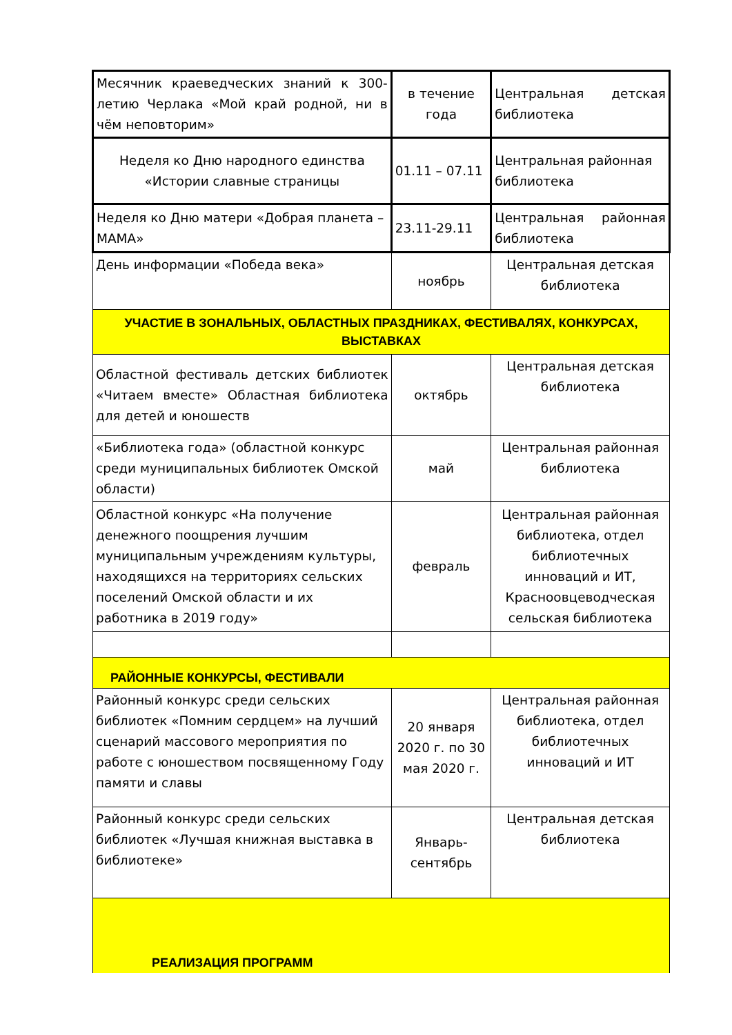| Месячник краеведческих знаний к 300-летию Черлака «Мой край родной, ни в чём неповторим» | в течение года | Центральная детская библиотека |
| Неделя ко Дню народного единства «Истории славные страницы | 01.11 – 07.11 | Центральная районная библиотека |
| Неделя ко Дню матери «Добрая планета – МАМА» | 23.11-29.11 | Центральная районная библиотека |
| День информации «Победа века» | ноябрь | Центральная детская библиотека |
| УЧАСТИЕ В ЗОНАЛЬНЫХ, ОБЛАСТНЫХ ПРАЗДНИКАХ, ФЕСТИВАЛЯХ, КОНКУРСАХ, ВЫСТАВКАХ | | |
| Областной фестиваль детских библиотек «Читаем вместе» Областная библиотека для детей и юношеств | октябрь | Центральная детская библиотека |
| «Библиотека года» (областной конкурс среди муниципальных библиотек Омской области) | май | Центральная районная библиотека |
| Областной конкурс «На получение денежного поощрения лучшим муниципальным учреждениям культуры, находящихся на территориях сельских поселений Омской области и их работника в 2019 году» | февраль | Центральная районная библиотека, отдел библиотечных инноваций и ИТ, Красноовцеводческая сельская библиотека |
| РАЙОННЫЕ КОНКУРСЫ, ФЕСТИВАЛИ | | |
| Районный конкурс среди сельских библиотек «Помним сердцем» на лучший сценарий массового мероприятия по работе с юношеством посвященному Году памяти и славы | 20 января 2020 г. по 30 мая 2020 г. | Центральная районная библиотека, отдел библиотечных инноваций и ИТ |
| Районный конкурс среди сельских библиотек «Лучшая книжная выставка в библиотеке» | Январь-сентябрь | Центральная детская библиотека |
| РЕАЛИЗАЦИЯ ПРОГРАММ | | |